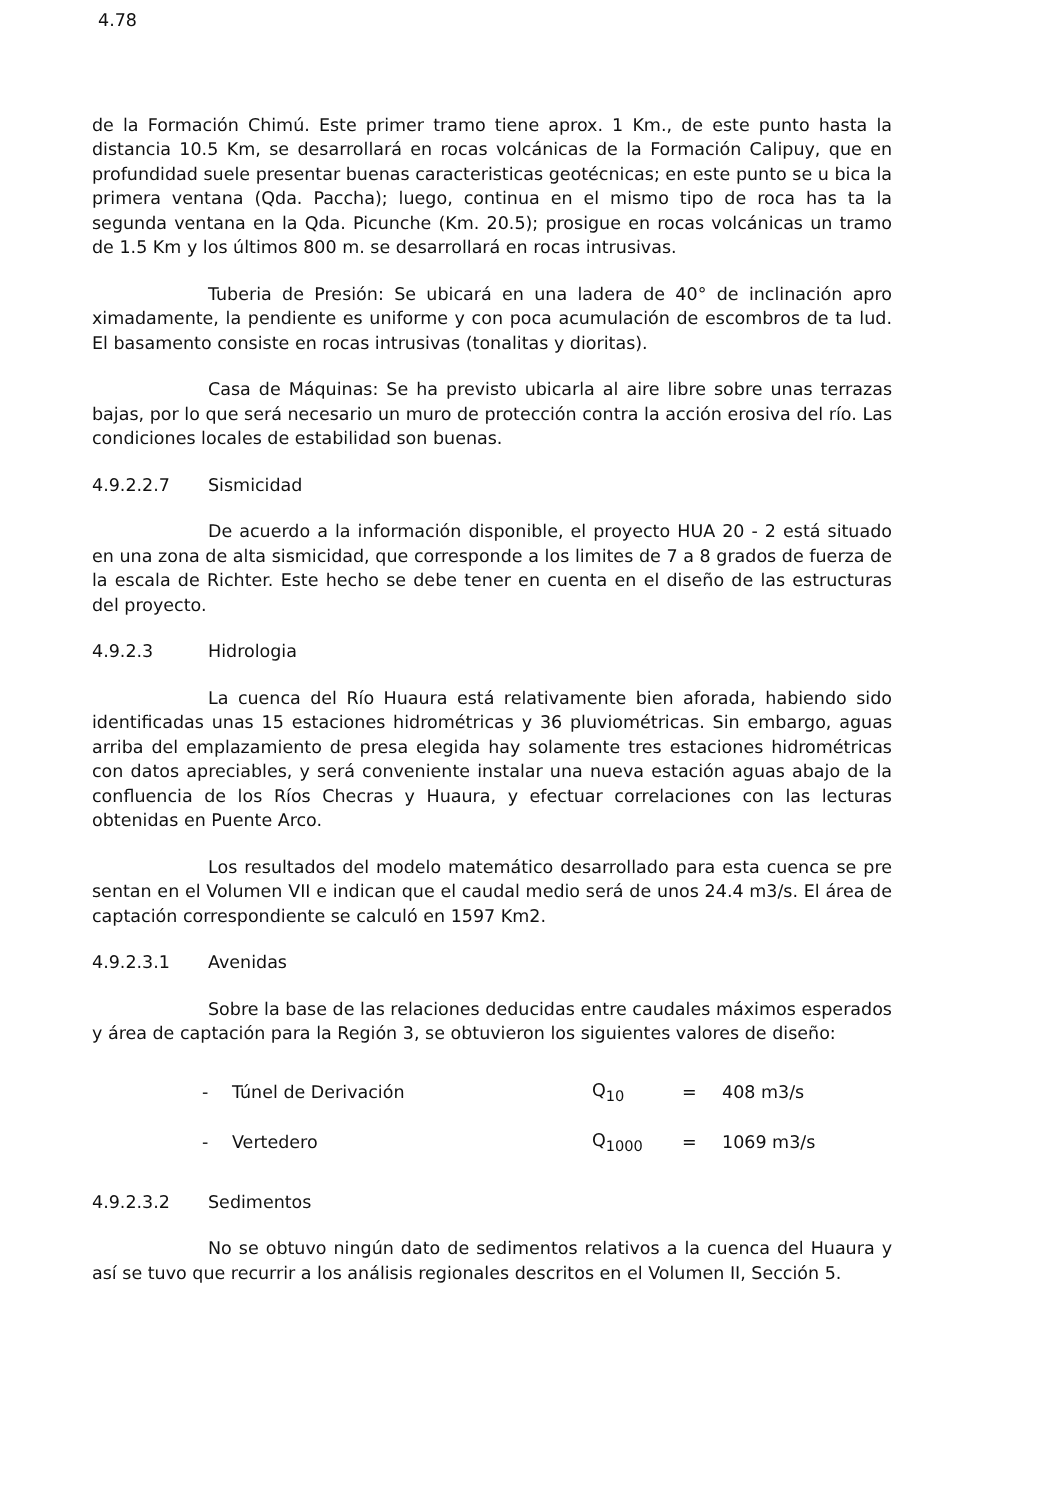4.78
de la Formación Chimú. Este primer tramo tiene aprox. 1 Km., de este punto hasta la distancia 10.5 Km, se desarrollará en rocas volcánicas de la Formación Calipuy, que en profundidad suele presentar buenas caracteristicas geotécnicas; en este punto se u bica la primera ventana (Qda. Paccha); luego, continua en el mismo tipo de roca has ta la segunda ventana en la Qda. Picunche (Km. 20.5); prosigue en rocas volcánicas un tramo de 1.5 Km y los últimos 800 m. se desarrollará en rocas intrusivas.
Tuberia de Presión: Se ubicará en una ladera de 40° de inclinación apro ximadamente, la pendiente es uniforme y con poca acumulación de escombros de ta lud. El basamento consiste en rocas intrusivas (tonalitas y dioritas).
Casa de Máquinas: Se ha previsto ubicarla al aire libre sobre unas terrazas bajas, por lo que será necesario un muro de protección contra la acción erosiva del río. Las condiciones locales de estabilidad son buenas.
4.9.2.2.7 Sismicidad
De acuerdo a la información disponible, el proyecto HUA 20 - 2 está situado en una zona de alta sismicidad, que corresponde a los limites de 7 a 8 grados de fuerza de la escala de Richter. Este hecho se debe tener en cuenta en el diseño de las estructuras del proyecto.
4.9.2.3 Hidrologia
La cuenca del Río Huaura está relativamente bien aforada, habiendo sido identificadas unas 15 estaciones hidrométricas y 36 pluviométricas. Sin embargo, aguas arriba del emplazamiento de presa elegida hay solamente tres estaciones hidrométricas con datos apreciables, y será conveniente instalar una nueva estación aguas abajo de la confluencia de los Ríos Checras y Huaura, y efectuar correlaciones con las lecturas obtenidas en Puente Arco.
Los resultados del modelo matemático desarrollado para esta cuenca se pre sentan en el Volumen VII e indican que el caudal medio será de unos 24.4 m3/s. El área de captación correspondiente se calculó en 1597 Km2.
4.9.2.3.1 Avenidas
Sobre la base de las relaciones deducidas entre caudales máximos esperados y área de captación para la Región 3, se obtuvieron los siguientes valores de diseño:
| - | Túnel de Derivación | Q<sub>10</sub> | = | 408 m3/s |
| - | Vertedero | Q<sub>1000</sub> | = | 1069 m3/s |
4.9.2.3.2 Sedimentos
No se obtuvo ningún dato de sedimentos relativos a la cuenca del Huaura y así se tuvo que recurrir a los análisis regionales descritos en el Volumen II, Sección 5.